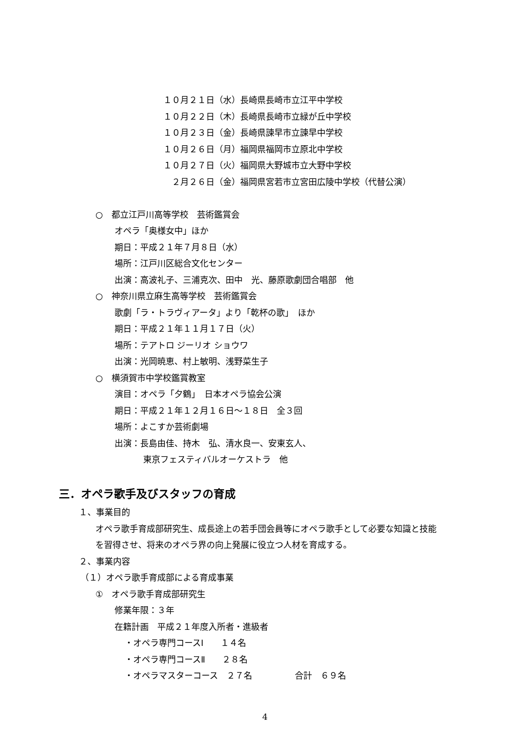１０月２１日（水）長崎県長崎市立江平中学校
１０月２２日（木）長崎県長崎市立緑が丘中学校
１０月２３日（金）長崎県諫早市立諫早中学校
１０月２６日（月）福岡県福岡市立原北中学校
１０月２７日（火）福岡県大野城市立大野中学校
　２月２６日（金）福岡県宮若市立宮田広陵中学校（代替公演）
○　都立江戸川高等学校　芸術鑑賞会
オペラ「奥様女中」ほか
期日：平成２１年７月８日（水）
場所：江戸川区総合文化センター
出演：高波礼子、三浦克次、田中　光、藤原歌劇団合唱部　他
○　神奈川県立麻生高等学校　芸術鑑賞会
歌劇「ラ・トラヴィアータ」より「乾杯の歌」　ほか
期日：平成２１年１１月１７日（火）
場所：テアトロ ジーリオ ショウワ
出演：光岡暁恵、村上敏明、浅野菜生子
○　横須賀市中学校鑑賞教室
演目：オペラ「夕鶴」　日本オペラ協会公演
期日：平成２１年１２月１６日～１８日　全３回
場所：よこすか芸術劇場
出演：長島由佳、持木　弘、清水良一、安東玄人、
東京フェスティバルオーケストラ　他
三．オペラ歌手及びスタッフの育成
１、事業目的
オペラ歌手育成部研究生、成長途上の若手団会員等にオペラ歌手として必要な知識と技能
を習得させ、将来のオペラ界の向上発展に役立つ人材を育成する。
２、事業内容
（１）オペラ歌手育成部による育成事業
①　オペラ歌手育成部研究生
修業年限：３年
在籍計画　平成２１年度入所者・進級者
・オペラ専門コースⅠ　　１４名
・オペラ専門コースⅡ　　２８名
・オペラマスターコース　２７名　　　　　合計　６９名
4